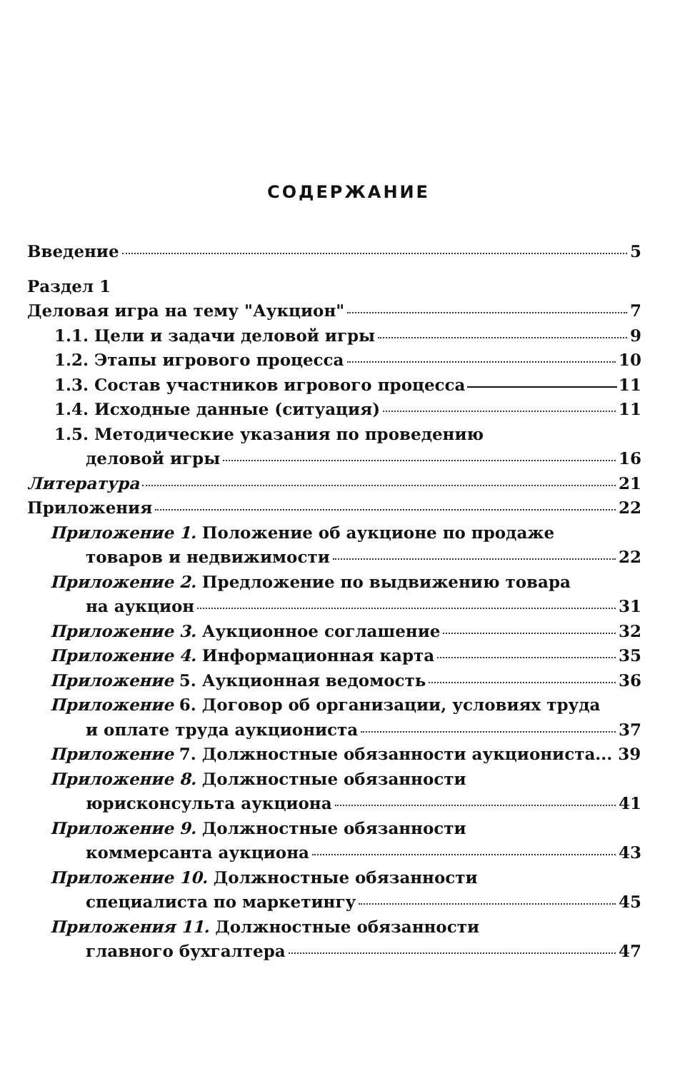СОДЕРЖАНИЕ
Введение 5
Раздел 1
Деловая игра на тему "Аукцион" 7
1.1. Цели и задачи деловой игры 9
1.2. Этапы игрового процесса 10
1.3. Состав участников игрового процесса 11
1.4. Исходные данные (ситуация) 11
1.5. Методические указания по проведению
деловой игры 16
Литература 21
Приложения 22
Приложение 1. Положение об аукционе по продаже
товаров и недвижимости 22
Приложение 2. Предложение по выдвижению товара
на аукцион 31
Приложение 3. Аукционное соглашение 32
Приложение 4. Информационная карта 35
Приложение 5. Аукционная ведомость 36
Приложение 6. Договор об организации, условиях труда
и оплате труда аукциониста 37
Приложение 7. Должностные обязанности аукциониста... 39
Приложение 8. Должностные обязанности
юрисконсульта аукциона 41
Приложение 9. Должностные обязанности
коммерсанта аукциона 43
Приложение 10. Должностные обязанности
специалиста по маркетингу 45
Приложения 11. Должностные обязанности
главного бухгалтера 47